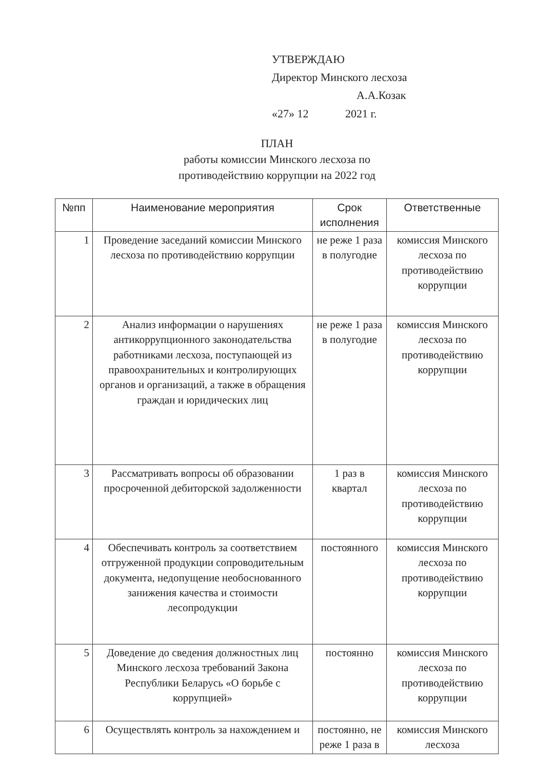УТВЕРЖДАЮ
Директор Минского лесхоза
А.А.Козак
«27» 12 2021 г.
ПЛАН
работы комиссии Минского лесхоза по
противодействию коррупции на 2022 год
| №пп | Наименование мероприятия | Срок исполнения | Ответственные |
| --- | --- | --- | --- |
| 1 | Проведение заседаний комиссии Минского лесхоза по противодействию коррупции | не реже 1 раза в полугодие | комиссия Минского лесхоза по противодействию коррупции |
| 2 | Анализ информации о нарушениях антикоррупционного законодательства работниками лесхоза, поступающей из правоохранительных и контролирующих органов и организаций, а также в обращения граждан и юридических лиц | не реже 1 раза в полугодие | комиссия Минского лесхоза по противодействию коррупции |
| 3 | Рассматривать вопросы об образовании просроченной дебиторской задолженности | 1 раз в квартал | комиссия Минского лесхоза по противодействию коррупции |
| 4 | Обеспечивать контроль за соответствием отгруженной продукции сопроводительным документа, недопущение необоснованного занижения качества и стоимости лесопродукции | постоянного | комиссия Минского лесхоза по противодействию коррупции |
| 5 | Доведение до сведения должностных лиц Минского лесхоза требований Закона Республики Беларусь «О борьбе с коррупцией» | постоянно | комиссия Минского лесхоза по противодействию коррупции |
| 6 | Осуществлять контроль за нахождением и | постоянно, не реже 1 раза в | комиссия Минского лесхоза |